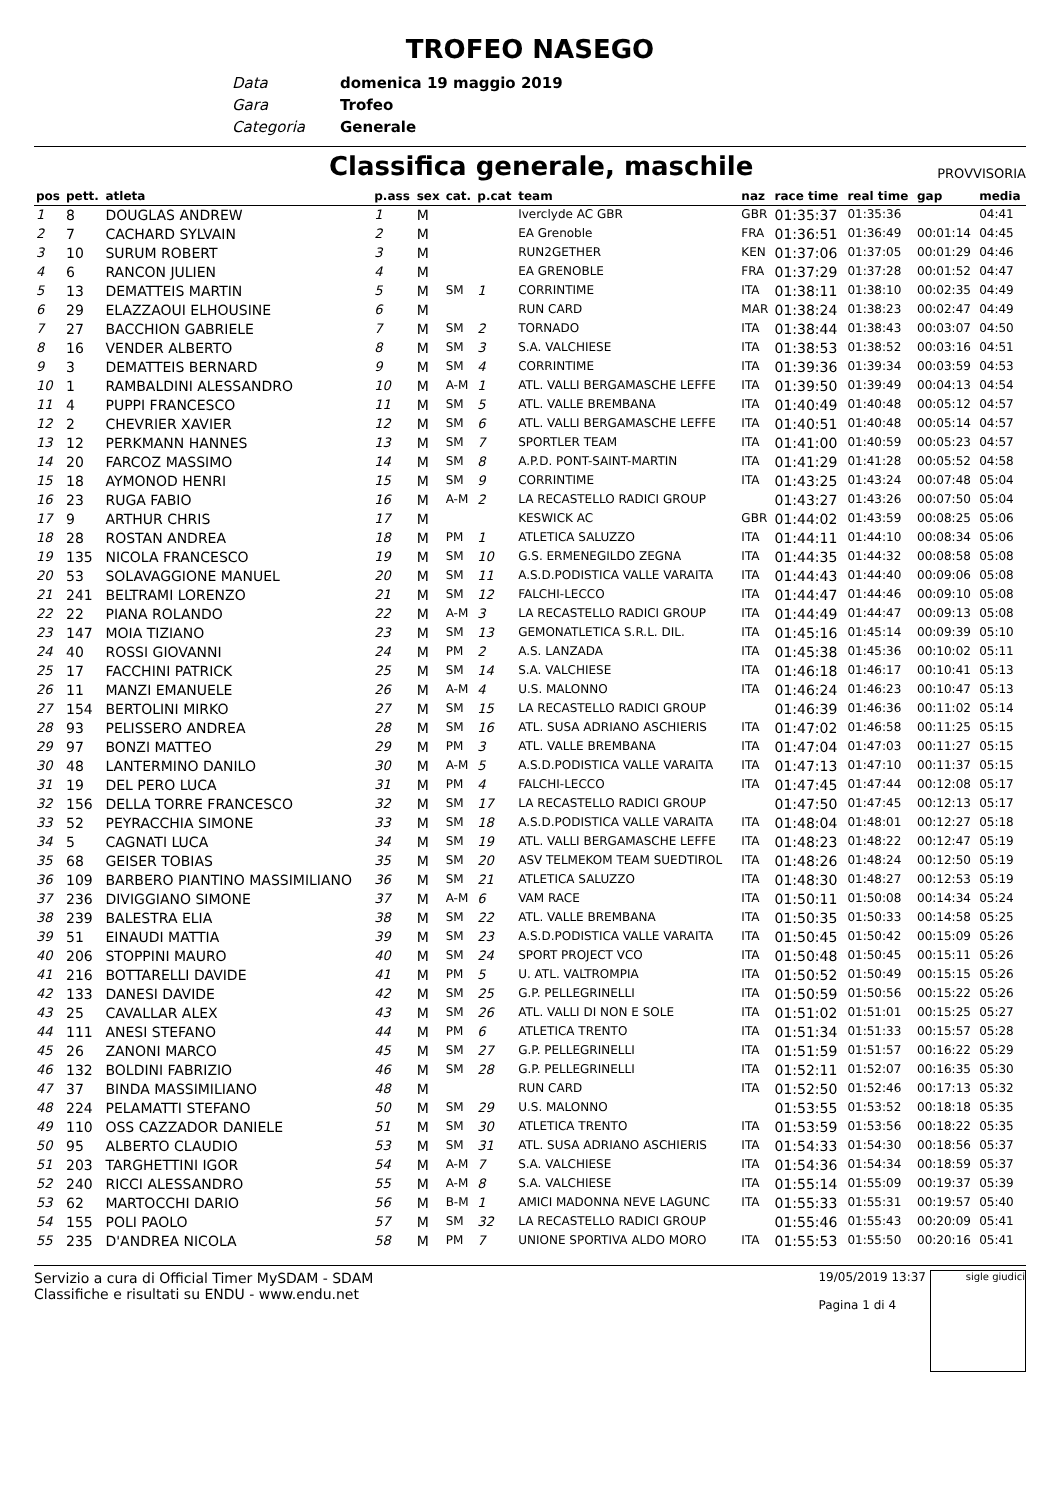TROFEO NASEGO
Data domenica 19 maggio 2019
Gara Trofeo
Categoria Generale
Classifica generale, maschile
PROVVISORIA
| pos | pett. | atleta | p.ass | sex | cat. | p.cat | team | naz | race time | real time | gap | media |
| --- | --- | --- | --- | --- | --- | --- | --- | --- | --- | --- | --- | --- |
| 1 | 8 | DOUGLAS ANDREW | 1 | M | | | Iverclyde AC GBR | GBR | 01:35:37 | 01:35:36 | | 04:41 |
| 2 | 7 | CACHARD SYLVAIN | 2 | M | | | EA Grenoble | FRA | 01:36:51 | 01:36:49 | 00:01:14 | 04:45 |
| 3 | 10 | SURUM ROBERT | 3 | M | | | RUN2GETHER | KEN | 01:37:06 | 01:37:05 | 00:01:29 | 04:46 |
| 4 | 6 | RANCON JULIEN | 4 | M | | | EA GRENOBLE | FRA | 01:37:29 | 01:37:28 | 00:01:52 | 04:47 |
| 5 | 13 | DEMATTEIS MARTIN | 5 | M | SM | 1 | CORRINTIME | ITA | 01:38:11 | 01:38:10 | 00:02:35 | 04:49 |
| 6 | 29 | ELAZZAOUI ELHOUSINE | 6 | M | | | RUN CARD | MAR | 01:38:24 | 01:38:23 | 00:02:47 | 04:49 |
| 7 | 27 | BACCHION GABRIELE | 7 | M | SM | 2 | TORNADO | ITA | 01:38:44 | 01:38:43 | 00:03:07 | 04:50 |
| 8 | 16 | VENDER ALBERTO | 8 | M | SM | 3 | S.A. VALCHIESE | ITA | 01:38:53 | 01:38:52 | 00:03:16 | 04:51 |
| 9 | 3 | DEMATTEIS BERNARD | 9 | M | SM | 4 | CORRINTIME | ITA | 01:39:36 | 01:39:34 | 00:03:59 | 04:53 |
| 10 | 1 | RAMBALDINI ALESSANDRO | 10 | M | A-M | 1 | ATL. VALLI BERGAMASCHE LEFFE | ITA | 01:39:50 | 01:39:49 | 00:04:13 | 04:54 |
| 11 | 4 | PUPPI FRANCESCO | 11 | M | SM | 5 | ATL. VALLE BREMBANA | ITA | 01:40:49 | 01:40:48 | 00:05:12 | 04:57 |
| 12 | 2 | CHEVRIER XAVIER | 12 | M | SM | 6 | ATL. VALLI BERGAMASCHE LEFFE | ITA | 01:40:51 | 01:40:48 | 00:05:14 | 04:57 |
| 13 | 12 | PERKMANN HANNES | 13 | M | SM | 7 | SPORTLER TEAM | ITA | 01:41:00 | 01:40:59 | 00:05:23 | 04:57 |
| 14 | 20 | FARCOZ MASSIMO | 14 | M | SM | 8 | A.P.D. PONT-SAINT-MARTIN | ITA | 01:41:29 | 01:41:28 | 00:05:52 | 04:58 |
| 15 | 18 | AYMONOD HENRI | 15 | M | SM | 9 | CORRINTIME | ITA | 01:43:25 | 01:43:24 | 00:07:48 | 05:04 |
| 16 | 23 | RUGA FABIO | 16 | M | A-M | 2 | LA RECASTELLO RADICI GROUP | | 01:43:27 | 01:43:26 | 00:07:50 | 05:04 |
| 17 | 9 | ARTHUR CHRIS | 17 | M | | | KESWICK AC | GBR | 01:44:02 | 01:43:59 | 00:08:25 | 05:06 |
| 18 | 28 | ROSTAN ANDREA | 18 | M | PM | 1 | ATLETICA SALUZZO | ITA | 01:44:11 | 01:44:10 | 00:08:34 | 05:06 |
| 19 | 135 | NICOLA FRANCESCO | 19 | M | SM | 10 | G.S. ERMENEGILDO ZEGNA | ITA | 01:44:35 | 01:44:32 | 00:08:58 | 05:08 |
| 20 | 53 | SOLAVAGGIONE MANUEL | 20 | M | SM | 11 | A.S.D.PODISTICA VALLE VARAITA | ITA | 01:44:43 | 01:44:40 | 00:09:06 | 05:08 |
| 21 | 241 | BELTRAMI LORENZO | 21 | M | SM | 12 | FALCHI-LECCO | ITA | 01:44:47 | 01:44:46 | 00:09:10 | 05:08 |
| 22 | 22 | PIANA ROLANDO | 22 | M | A-M | 3 | LA RECASTELLO RADICI GROUP | ITA | 01:44:49 | 01:44:47 | 00:09:13 | 05:08 |
| 23 | 147 | MOIA TIZIANO | 23 | M | SM | 13 | GEMONATLETICA S.R.L. DIL. | ITA | 01:45:16 | 01:45:14 | 00:09:39 | 05:10 |
| 24 | 40 | ROSSI GIOVANNI | 24 | M | PM | 2 | A.S. LANZADA | ITA | 01:45:38 | 01:45:36 | 00:10:02 | 05:11 |
| 25 | 17 | FACCHINI PATRICK | 25 | M | SM | 14 | S.A. VALCHIESE | ITA | 01:46:18 | 01:46:17 | 00:10:41 | 05:13 |
| 26 | 11 | MANZI EMANUELE | 26 | M | A-M | 4 | U.S. MALONNO | ITA | 01:46:24 | 01:46:23 | 00:10:47 | 05:13 |
| 27 | 154 | BERTOLINI MIRKO | 27 | M | SM | 15 | LA RECASTELLO RADICI GROUP | | 01:46:39 | 01:46:36 | 00:11:02 | 05:14 |
| 28 | 93 | PELISSERO ANDREA | 28 | M | SM | 16 | ATL. SUSA ADRIANO ASCHIERIS | ITA | 01:47:02 | 01:46:58 | 00:11:25 | 05:15 |
| 29 | 97 | BONZI MATTEO | 29 | M | PM | 3 | ATL. VALLE BREMBANA | ITA | 01:47:04 | 01:47:03 | 00:11:27 | 05:15 |
| 30 | 48 | LANTERMINO DANILO | 30 | M | A-M | 5 | A.S.D.PODISTICA VALLE VARAITA | ITA | 01:47:13 | 01:47:10 | 00:11:37 | 05:15 |
| 31 | 19 | DEL PERO LUCA | 31 | M | PM | 4 | FALCHI-LECCO | ITA | 01:47:45 | 01:47:44 | 00:12:08 | 05:17 |
| 32 | 156 | DELLA TORRE FRANCESCO | 32 | M | SM | 17 | LA RECASTELLO RADICI GROUP | | 01:47:50 | 01:47:45 | 00:12:13 | 05:17 |
| 33 | 52 | PEYRACCHIA SIMONE | 33 | M | SM | 18 | A.S.D.PODISTICA VALLE VARAITA | ITA | 01:48:04 | 01:48:01 | 00:12:27 | 05:18 |
| 34 | 5 | CAGNATI LUCA | 34 | M | SM | 19 | ATL. VALLI BERGAMASCHE LEFFE | ITA | 01:48:23 | 01:48:22 | 00:12:47 | 05:19 |
| 35 | 68 | GEISER TOBIAS | 35 | M | SM | 20 | ASV TELMEKOM TEAM SUEDTIROL | ITA | 01:48:26 | 01:48:24 | 00:12:50 | 05:19 |
| 36 | 109 | BARBERO PIANTINO MASSIMILIANO | 36 | M | SM | 21 | ATLETICA SALUZZO | ITA | 01:48:30 | 01:48:27 | 00:12:53 | 05:19 |
| 37 | 236 | DIVIGGIANO SIMONE | 37 | M | A-M | 6 | VAM RACE | ITA | 01:50:11 | 01:50:08 | 00:14:34 | 05:24 |
| 38 | 239 | BALESTRA ELIA | 38 | M | SM | 22 | ATL. VALLE BREMBANA | ITA | 01:50:35 | 01:50:33 | 00:14:58 | 05:25 |
| 39 | 51 | EINAUDI MATTIA | 39 | M | SM | 23 | A.S.D.PODISTICA VALLE VARAITA | ITA | 01:50:45 | 01:50:42 | 00:15:09 | 05:26 |
| 40 | 206 | STOPPINI MAURO | 40 | M | SM | 24 | SPORT PROJECT VCO | ITA | 01:50:48 | 01:50:45 | 00:15:11 | 05:26 |
| 41 | 216 | BOTTARELLI DAVIDE | 41 | M | PM | 5 | U. ATL. VALTROMPIA | ITA | 01:50:52 | 01:50:49 | 00:15:15 | 05:26 |
| 42 | 133 | DANESI DAVIDE | 42 | M | SM | 25 | G.P. PELLEGRINELLI | ITA | 01:50:59 | 01:50:56 | 00:15:22 | 05:26 |
| 43 | 25 | CAVALLAR ALEX | 43 | M | SM | 26 | ATL. VALLI DI NON E SOLE | ITA | 01:51:02 | 01:51:01 | 00:15:25 | 05:27 |
| 44 | 111 | ANESI STEFANO | 44 | M | PM | 6 | ATLETICA TRENTO | ITA | 01:51:34 | 01:51:33 | 00:15:57 | 05:28 |
| 45 | 26 | ZANONI MARCO | 45 | M | SM | 27 | G.P. PELLEGRINELLI | ITA | 01:51:59 | 01:51:57 | 00:16:22 | 05:29 |
| 46 | 132 | BOLDINI FABRIZIO | 46 | M | SM | 28 | G.P. PELLEGRINELLI | ITA | 01:52:11 | 01:52:07 | 00:16:35 | 05:30 |
| 47 | 37 | BINDA MASSIMILIANO | 48 | M | | | RUN CARD | ITA | 01:52:50 | 01:52:46 | 00:17:13 | 05:32 |
| 48 | 224 | PELAMATTI STEFANO | 50 | M | SM | 29 | U.S. MALONNO | | 01:53:55 | 01:53:52 | 00:18:18 | 05:35 |
| 49 | 110 | OSS CAZZADOR DANIELE | 51 | M | SM | 30 | ATLETICA TRENTO | ITA | 01:53:59 | 01:53:56 | 00:18:22 | 05:35 |
| 50 | 95 | ALBERTO CLAUDIO | 53 | M | SM | 31 | ATL. SUSA ADRIANO ASCHIERIS | ITA | 01:54:33 | 01:54:30 | 00:18:56 | 05:37 |
| 51 | 203 | TARGHETTINI IGOR | 54 | M | A-M | 7 | S.A. VALCHIESE | ITA | 01:54:36 | 01:54:34 | 00:18:59 | 05:37 |
| 52 | 240 | RICCI ALESSANDRO | 55 | M | A-M | 8 | S.A. VALCHIESE | ITA | 01:55:14 | 01:55:09 | 00:19:37 | 05:39 |
| 53 | 62 | MARTOCCHI DARIO | 56 | M | B-M | 1 | AMICI MADONNA NEVE LAGUNC | ITA | 01:55:33 | 01:55:31 | 00:19:57 | 05:40 |
| 54 | 155 | POLI PAOLO | 57 | M | SM | 32 | LA RECASTELLO RADICI GROUP | | 01:55:46 | 01:55:43 | 00:20:09 | 05:41 |
| 55 | 235 | D'ANDREA NICOLA | 58 | M | PM | 7 | UNIONE SPORTIVA ALDO MORO | ITA | 01:55:53 | 01:55:50 | 00:20:16 | 05:41 |
Servizio a cura di Official Timer MySDAM - SDAM
Classifiche e risultati su ENDU - www.endu.net
19/05/2019 13:37
Pagina 1 di 4
sigle giudici